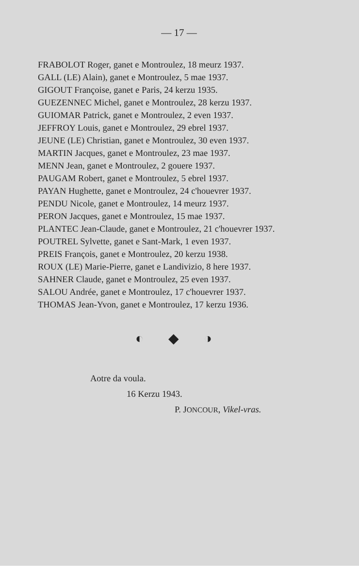— 17 —
FRABOLOT Roger, ganet e Montroulez, 18 meurz 1937.
GALL (LE) Alain), ganet e Montroulez, 5 mae 1937.
GIGOUT Françoise, ganet e Paris, 24 kerzu 1935.
GUEZENNEC Michel, ganet e Montroulez, 28 kerzu 1937.
GUIOMAR Patrick, ganet e Montroulez, 2 even 1937.
JEFFROY Louis, ganet e Montroulez, 29 ebrel 1937.
JEUNE (LE) Christian, ganet e Montroulez, 30 even 1937.
MARTIN Jacques, ganet e Montroulez, 23 mae 1937.
MENN Jean, ganet e Montroulez, 2 gouere 1937.
PAUGAM Robert, ganet e Montroulez, 5 ebrel 1937.
PAYAN Hughette, ganet e Montroulez, 24 c'houevrer 1937.
PENDU Nicole, ganet e Montroulez, 14 meurz 1937.
PERON Jacques, ganet e Montroulez, 15 mae 1937.
PLANTEC Jean-Claude, ganet e Montroulez, 21 c'houevrer 1937.
POUTREL Sylvette, ganet e Sant-Mark, 1 even 1937.
PREIS François, ganet e Montroulez, 20 kerzu 1938.
ROUX (LE) Marie-Pierre, ganet e Landivizio, 8 here 1937.
SAHNER Claude, ganet e Montroulez, 25 even 1937.
SALOU Andrée, ganet e Montroulez, 17 c'houevrer 1937.
THOMAS Jean-Yvon, ganet e Montroulez, 17 kerzu 1936.
◐ ◆ ◑
Aotre da voula.
16 Kerzu 1943.
P. JONCOUR, Vikel-vras.